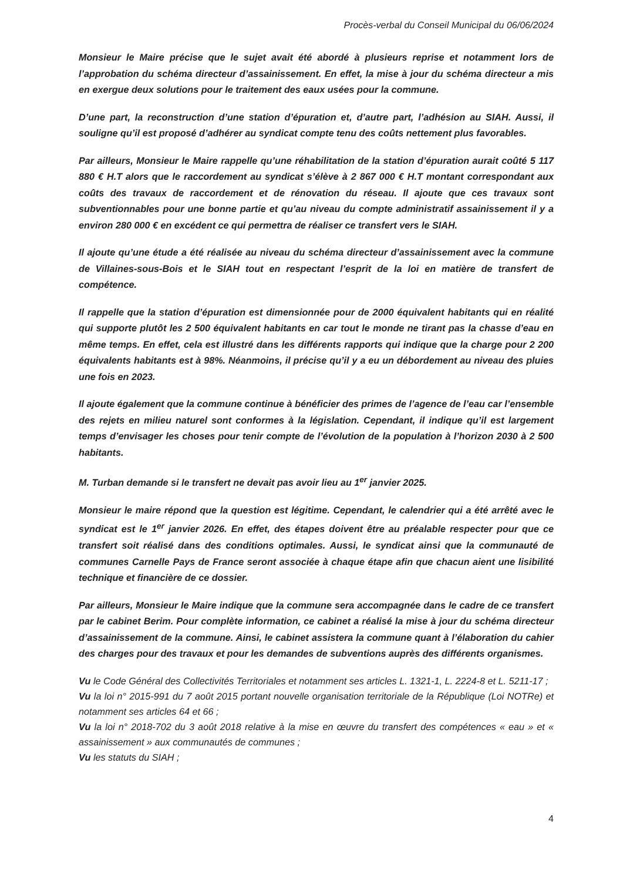Procès-verbal du Conseil Municipal du 06/06/2024
Monsieur le Maire précise que le sujet avait été abordé à plusieurs reprise et notamment lors de l’approbation du schéma directeur d’assainissement. En effet, la mise à jour du schéma directeur a mis en exergue deux solutions pour le traitement des eaux usées pour la commune.
D’une part, la reconstruction d’une station d’épuration et, d’autre part, l’adhésion au SIAH. Aussi, il souligne qu’il est proposé d’adhérer au syndicat compte tenu des coûts nettement plus favorables.
Par ailleurs, Monsieur le Maire rappelle qu’une réhabilitation de la station d’épuration aurait coûté 5 117 880 € H.T alors que le raccordement au syndicat s’élève à 2 867 000 € H.T montant correspondant aux coûts des travaux de raccordement et de rénovation du réseau. Il ajoute que ces travaux sont subventionnables pour une bonne partie et qu’au niveau du compte administratif assainissement il y a environ 280 000 € en excédent ce qui permettra de réaliser ce transfert vers le SIAH.
Il ajoute qu’une étude a été réalisée au niveau du schéma directeur d’assainissement avec la commune de Villaines-sous-Bois et le SIAH tout en respectant l’esprit de la loi en matière de transfert de compétence.
Il rappelle que la station d’épuration est dimensionnée pour de 2000 équivalent habitants qui en réalité qui supporte plutôt les 2 500 équivalent habitants en car tout le monde ne tirant pas la chasse d’eau en même temps. En effet, cela est illustré dans les différents rapports qui indique que la charge pour 2 200 équivalents habitants est à 98%. Néanmoins, il précise qu’il y a eu un débordement au niveau des pluies une fois en 2023.
Il ajoute également que la commune continue à bénéficier des primes de l’agence de l’eau car l’ensemble des rejets en milieu naturel sont conformes à la législation. Cependant, il indique qu’il est largement temps d’envisager les choses pour tenir compte de l’évolution de la population à l’horizon 2030 à 2 500 habitants.
M. Turban demande si le transfert ne devait pas avoir lieu au 1<sup>er</sup> janvier 2025.
Monsieur le maire répond que la question est légitime. Cependant, le calendrier qui a été arrêté avec le syndicat est le 1<sup>er</sup> janvier 2026. En effet, des étapes doivent être au préalable respecter pour que ce transfert soit réalisé dans des conditions optimales. Aussi, le syndicat ainsi que la communauté de communes Carnelle Pays de France seront associée à chaque étape afin que chacun aient une lisibilité technique et financière de ce dossier.
Par ailleurs, Monsieur le Maire indique que la commune sera accompagnée dans le cadre de ce transfert par le cabinet Berim. Pour complète information, ce cabinet a réalisé la mise à jour du schéma directeur d’assainissement de la commune. Ainsi, le cabinet assistera la commune quant à l’élaboration du cahier des charges pour des travaux et pour les demandes de subventions auprès des différents organismes.
Vu le Code Général des Collectivités Territoriales et notamment ses articles L. 1321-1, L. 2224-8 et L. 5211-17 ;
Vu la loi n° 2015-991 du 7 août 2015 portant nouvelle organisation territoriale de la République (Loi NOTRe) et notamment ses articles 64 et 66 ;
Vu la loi n° 2018-702 du 3 août 2018 relative à la mise en œuvre du transfert des compétences « eau » et « assainissement » aux communautés de communes ;
Vu les statuts du SIAH ;
4